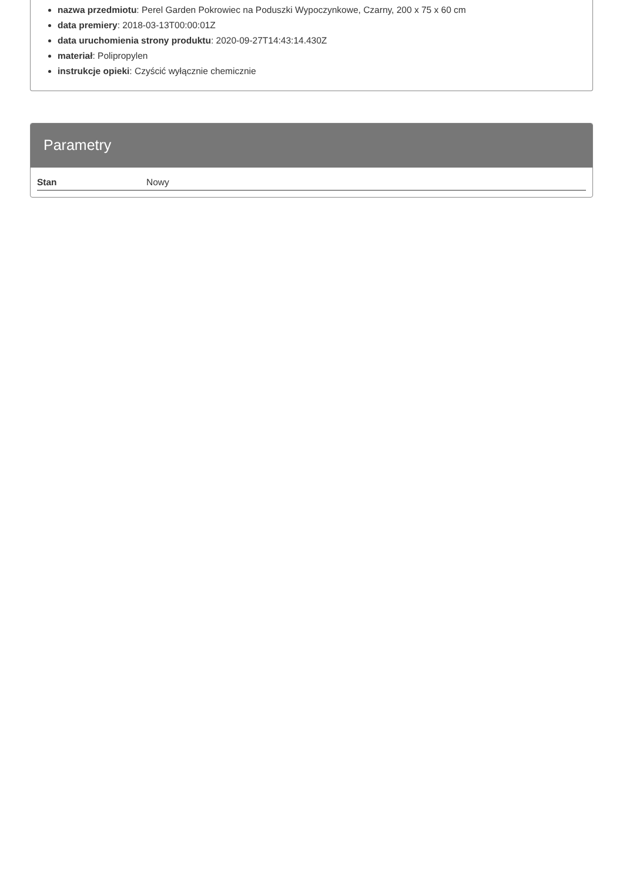nazwa przedmiotu: Perel Garden Pokrowiec na Poduszki Wypoczynkowe, Czarny, 200 x 75 x 60 cm
data premiery: 2018-03-13T00:00:01Z
data uruchomienia strony produktu: 2020-09-27T14:43:14.430Z
materiał: Polipropylen
instrukcje opieki: Czyścić wyłącznie chemicznie
Parametry
| Stan | Nowy |